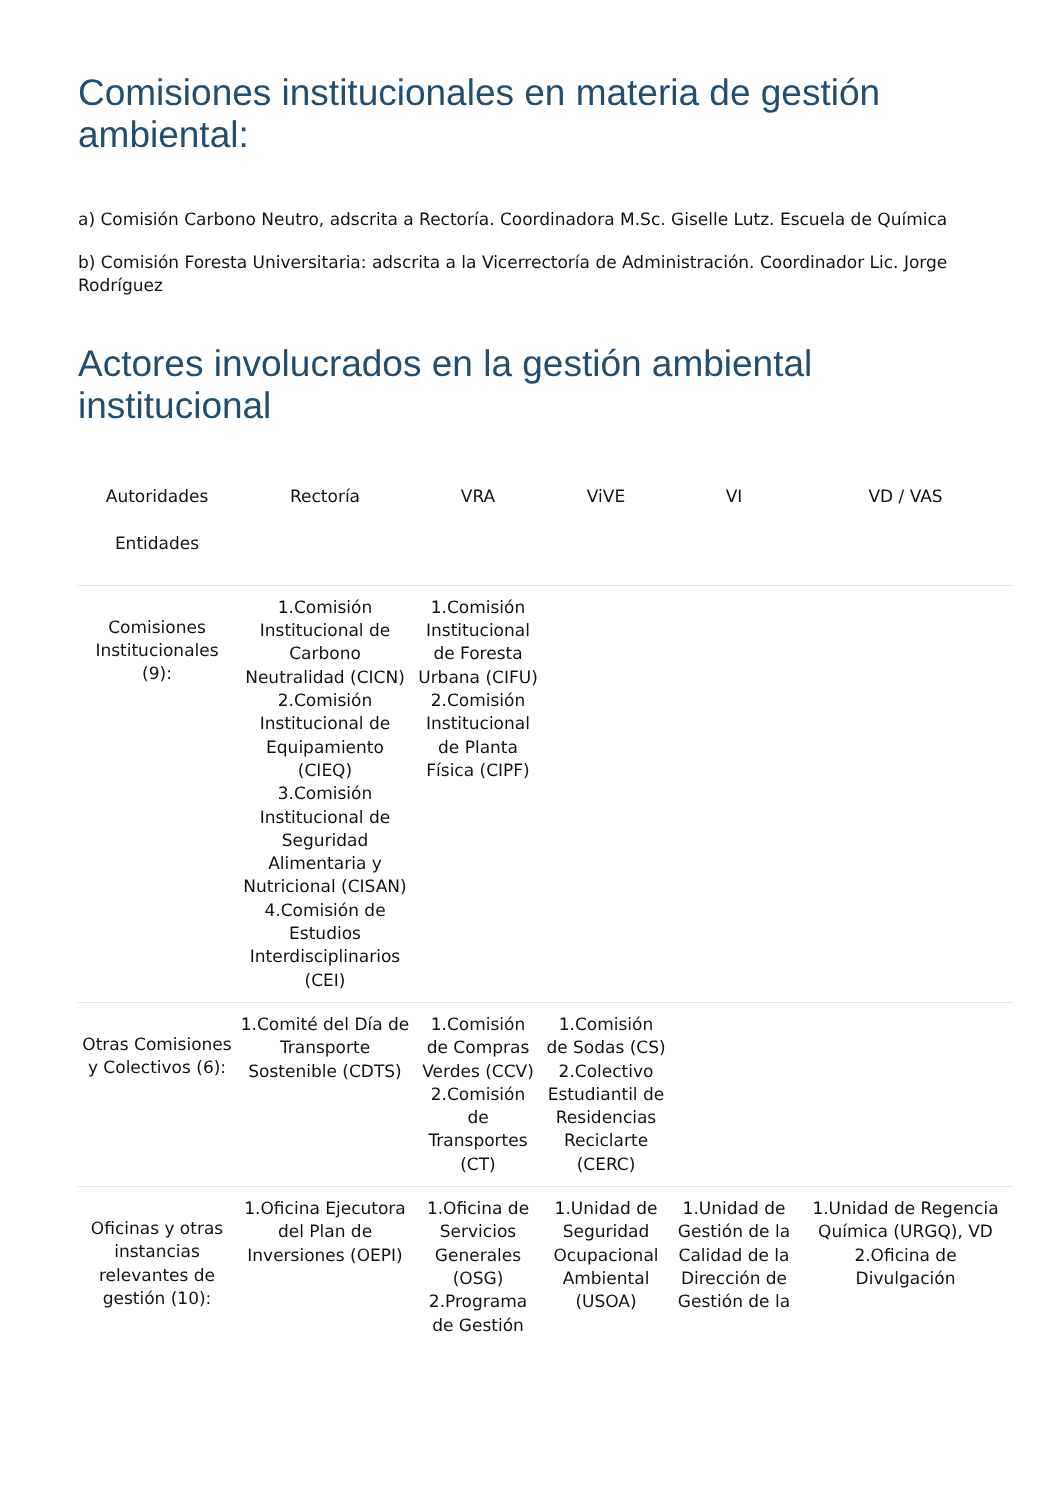Comisiones institucionales en materia de gestión ambiental:
a) Comisión Carbono Neutro, adscrita a Rectoría. Coordinadora M.Sc. Giselle Lutz. Escuela de Química
b) Comisión Foresta Universitaria: adscrita a la Vicerrectoría de Administración. Coordinador Lic. Jorge Rodríguez
Actores involucrados en la gestión ambiental institucional
| Autoridades Entidades | Rectoría | VRA | ViVE | VI | VD / VAS |
| --- | --- | --- | --- | --- | --- |
| Comisiones Institucionales (9): | 1.Comisión Institucional de Carbono Neutralidad (CICN) 2.Comisión Institucional de Equipamiento (CIEQ) 3.Comisión Institucional de Seguridad Alimentaria y Nutricional (CISAN) 4.Comisión de Estudios Interdisciplinarios (CEI) | 1.Comisión Institucional de Foresta Urbana (CIFU) 2.Comisión Institucional de Planta Física (CIPF) | | | |
| Otras Comisiones y Colectivos (6): | 1.Comité del Día de Transporte Sostenible (CDTS) | 1.Comisión de Compras Verdes (CCV) 2.Comisión de Transportes (CT) | 1.Comisión de Sodas (CS) 2.Colectivo Estudiantil de Residencias Reciclarte (CERC) | | |
| Oficinas y otras instancias relevantes de gestión (10): | 1.Oficina Ejecutora del Plan de Inversiones (OEPI) | 1.Oficina de Servicios Generales (OSG) 2.Programa de Gestión | 1.Unidad de Seguridad Ocupacional Ambiental (USOA) | 1.Unidad de Gestión de la Calidad de la Dirección de Gestión de la | 1.Unidad de Regencia Química (URGQ), VD 2.Oficina de Divulgación |